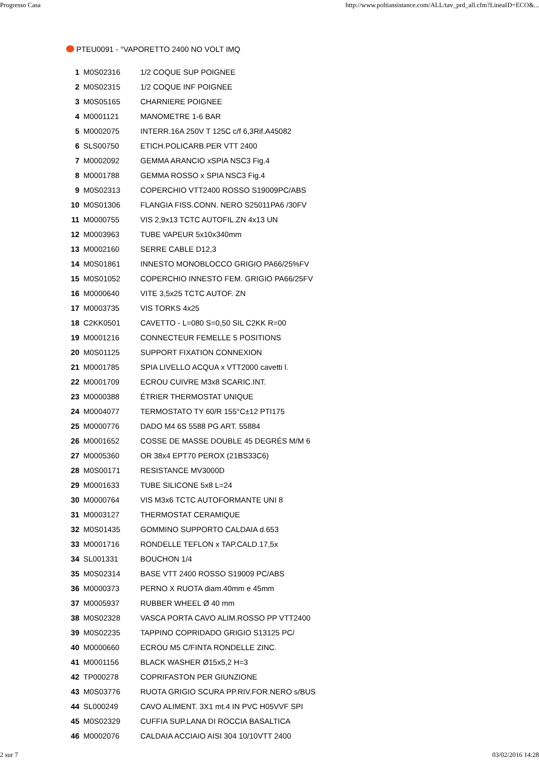Progresso Casa http://www.poltiassistance.com/ALL/tav_prd_all.cfm?LineaID=ECO&...
PTEU0091 - °VAPORETTO 2400 NO VOLT IMQ
| 1 | M0S02316 | 1/2 COQUE SUP POIGNEE |
| 2 | M0S02315 | 1/2 COQUE INF POIGNEE |
| 3 | M0S05165 | CHARNIERE POIGNEE |
| 4 | M0001121 | MANOMETRE 1-6 BAR |
| 5 | M0002075 | INTERR.16A 250V T 125C c/f 6,3Rif.A45082 |
| 6 | SLS00750 | ETICH.POLICARB.PER VTT 2400 |
| 7 | M0002092 | GEMMA ARANCIO xSPIA NSC3 Fig.4 |
| 8 | M0001788 | GEMMA ROSSO x SPIA NSC3 Fig.4 |
| 9 | M0S02313 | COPERCHIO VTT2400 ROSSO S19009PC/ABS |
| 10 | M0S01306 | FLANGIA FISS.CONN. NERO S25011PA6 /30FV |
| 11 | M0000755 | VIS 2,9x13 TCTC AUTOFIL.ZN 4x13 UN |
| 12 | M0003963 | TUBE VAPEUR 5x10x340mm |
| 13 | M0002160 | SERRE CABLE D12,3 |
| 14 | M0S01861 | INNESTO MONOBLOCCO GRIGIO PA66/25%FV |
| 15 | M0S01052 | COPERCHIO INNESTO FEM. GRIGIO PA66/25FV |
| 16 | M0000640 | VITE 3,5x25 TCTC AUTOF. ZN |
| 17 | M0003735 | VIS TORKS 4x25 |
| 18 | C2KK0501 | CAVETTO - L=080 S=0,50 SIL C2KK R=00 |
| 19 | M0001216 | CONNECTEUR FEMELLE 5 POSITIONS |
| 20 | M0S01125 | SUPPORT FIXATION CONNEXION |
| 21 | M0001785 | SPIA LIVELLO ACQUA x VTT2000 cavetti l. |
| 22 | M0001709 | ECROU CUIVRE M3x8 SCARIC.INT. |
| 23 | M0000388 | ÉTRIER THERMOSTAT UNIQUE |
| 24 | M0004077 | TERMOSTATO TY 60/R 155°C±12 PTI175 |
| 25 | M0000776 | DADO M4 6S 5588 PG ART. 55884 |
| 26 | M0001652 | COSSE DE MASSE DOUBLE 45 DEGRÉS M/M 6 |
| 27 | M0005360 | OR 38x4 EPT70 PEROX (21BS33C6) |
| 28 | M0S00171 | RESISTANCE MV3000D |
| 29 | M0001633 | TUBE SILICONE 5x8 L=24 |
| 30 | M0000764 | VIS M3x6 TCTC AUTOFORMANTE UNI 8 |
| 31 | M0003127 | THERMOSTAT CERAMIQUE |
| 32 | M0S01435 | GOMMINO SUPPORTO CALDAIA d.653 |
| 33 | M0001716 | RONDELLE TEFLON x TAP.CALD.17,5x |
| 34 | SL001331 | BOUCHON 1/4 |
| 35 | M0S02314 | BASE VTT 2400 ROSSO S19009 PC/ABS |
| 36 | M0000373 | PERNO X RUOTA diam.40mm e 45mm |
| 37 | M0005937 | RUBBER WHEEL Ø 40 mm |
| 38 | M0S02328 | VASCA PORTA CAVO ALIM.ROSSO PP VTT2400 |
| 39 | M0S02235 | TAPPINO COPRIDADO GRIGIO S13125 PC/ |
| 40 | M0000660 | ECROU M5 C/FINTA RONDELLE ZINC. |
| 41 | M0001156 | BLACK WASHER Ø15x5,2 H=3 |
| 42 | TP000278 | COPRIFASTON PER GIUNZIONE |
| 43 | M0S03776 | RUOTA GRIGIO SCURA PP.RIV.FOR.NERO s/BUS |
| 44 | SL000249 | CAVO ALIMENT. 3X1 mt.4 IN PVC H05VVF SPI |
| 45 | M0S02329 | CUFFIA SUP.LANA DI ROCCIA BASALTICA |
| 46 | M0002076 | CALDAIA ACCIAIO AISI 304 10/10VTT 2400 |
2 sur 7 03/02/2016 14:28